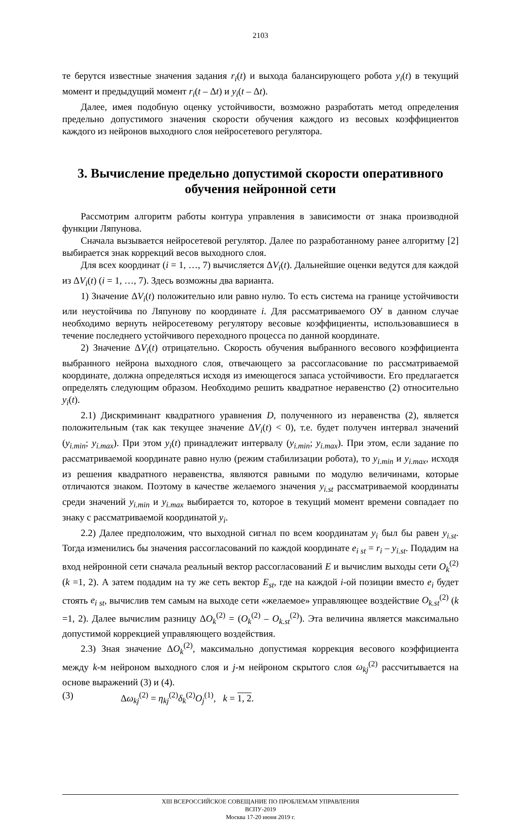2103
те берутся известные значения задания r<sub>i</sub>(t) и выхода балансирующего робота y<sub>i</sub>(t) в текущий момент и предыдущий момент r<sub>i</sub>(t – Δt) и y<sub>i</sub>(t – Δt).
Далее, имея подобную оценку устойчивости, возможно разработать метод определения предельно допустимого значения скорости обучения каждого из весовых коэффициентов каждого из нейронов выходного слоя нейросетевого регулятора.
3. Вычисление предельно допустимой скорости оперативного обучения нейронной сети
Рассмотрим алгоритм работы контура управления в зависимости от знака производной функции Ляпунова.
Сначала вызывается нейросетевой регулятор. Далее по разработанному ранее алгоритму [2] выбирается знак коррекций весов выходного слоя.
Для всех координат (i = 1, …, 7) вычисляется ΔV<sub>i</sub>(t). Дальнейшие оценки ведутся для каждой из ΔV<sub>i</sub>(t) (i = 1, …, 7). Здесь возможны два варианта.
1) Значение ΔV<sub>i</sub>(t) положительно или равно нулю. То есть система на границе устойчивости или неустойчива по Ляпунову по координате i. Для рассматриваемого ОУ в данном случае необходимо вернуть нейросетевому регулятору весовые коэффициенты, использовавшиеся в течение последнего устойчивого переходного процесса по данной координате.
2) Значение ΔV<sub>i</sub>(t) отрицательно. Скорость обучения выбранного весового коэффициента выбранного нейрона выходного слоя, отвечающего за рассогласование по рассматриваемой координате, должна определяться исходя из имеющегося запаса устойчивости. Его предлагается определять следующим образом. Необходимо решить квадратное неравенство (2) относительно y<sub>i</sub>(t).
2.1) Дискриминант квадратного уравнения D, полученного из неравенства (2), является положительным (так как текущее значение ΔV<sub>i</sub>(t) < 0), т.е. будет получен интервал значений (y<sub>i.min</sub>; y<sub>i.max</sub>). При этом y<sub>i</sub>(t) принадлежит интервалу (y<sub>i.min</sub>; y<sub>i.max</sub>). При этом, если задание по рассматриваемой координате равно нулю (режим стабилизации робота), то y<sub>i.min</sub> и y<sub>i.max</sub>, исходя из решения квадратного неравенства, являются равными по модулю величинами, которые отличаются знаком. Поэтому в качестве желаемого значения y<sub>i.st</sub> рассматриваемой координаты среди значений y<sub>i.min</sub> и y<sub>i.max</sub> выбирается то, которое в текущий момент времени совпадает по знаку с рассматриваемой координатой y<sub>i</sub>.
2.2) Далее предположим, что выходной сигнал по всем координатам y<sub>i</sub> был бы равен y<sub>i.st</sub>. Тогда изменились бы значения рассогласований по каждой координате e<sub>i st</sub> = r<sub>i</sub> – y<sub>i.st</sub>. Подадим на вход нейронной сети сначала реальный вектор рассогласований E и вычислим выходы сети O<sub>k</sub><sup>(2)</sup> (k =1, 2). А затем подадим на ту же сеть вектор E<sub>st</sub>, где на каждой i-ой позиции вместо e<sub>i</sub> будет стоять e<sub>i st</sub>, вычислив тем самым на выходе сети «желаемое» управляющее воздействие O<sub>k.st</sub><sup>(2)</sup> (k =1, 2). Далее вычислим разницу ΔO<sub>k</sub><sup>(2)</sup> = (O<sub>k</sub><sup>(2)</sup> – O<sub>k.st</sub><sup>(2)</sup>). Эта величина является максимально допустимой коррекцией управляющего воздействия.
2.3) Зная значение ΔO<sub>k</sub><sup>(2)</sup>, максимально допустимая коррекция весового коэффициента между k-м нейроном выходного слоя и j-м нейроном скрытого слоя ω<sub>kj</sub><sup>(2)</sup> рассчитывается на основе выражений (3) и (4).
(3) Δω<sub>kj</sub><sup>(2)</sup> = η<sub>kj</sub><sup>(2)</sup>δ<sub>k</sub><sup>(2)</sup>O<sub>j</sub><sup>(1)</sup>, k = 1, 2.
XIII ВСЕРОССИЙСКОЕ СОВЕЩАНИЕ ПО ПРОБЛЕМАМ УПРАВЛЕНИЯ
ВСПУ-2019
Москва 17-20 июня 2019 г.